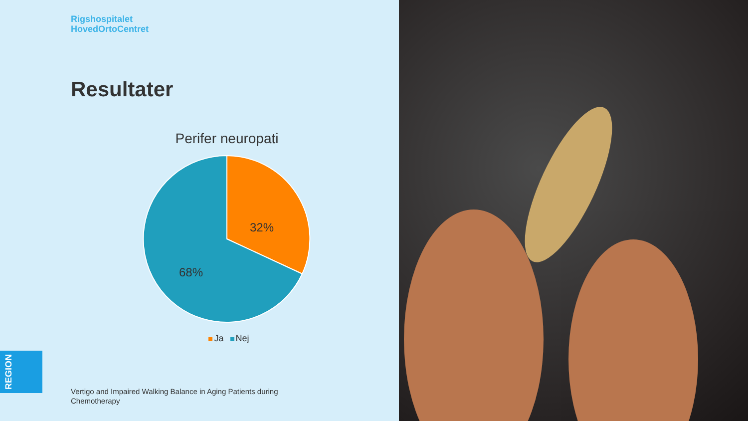Rigshospitalet
HovedOrtoCentret
Resultater
Perifer neuropati
32%
68%
Ja Nej
REGION
Vertigo and Impaired Walking Balance in Aging Patients during Chemotherapy